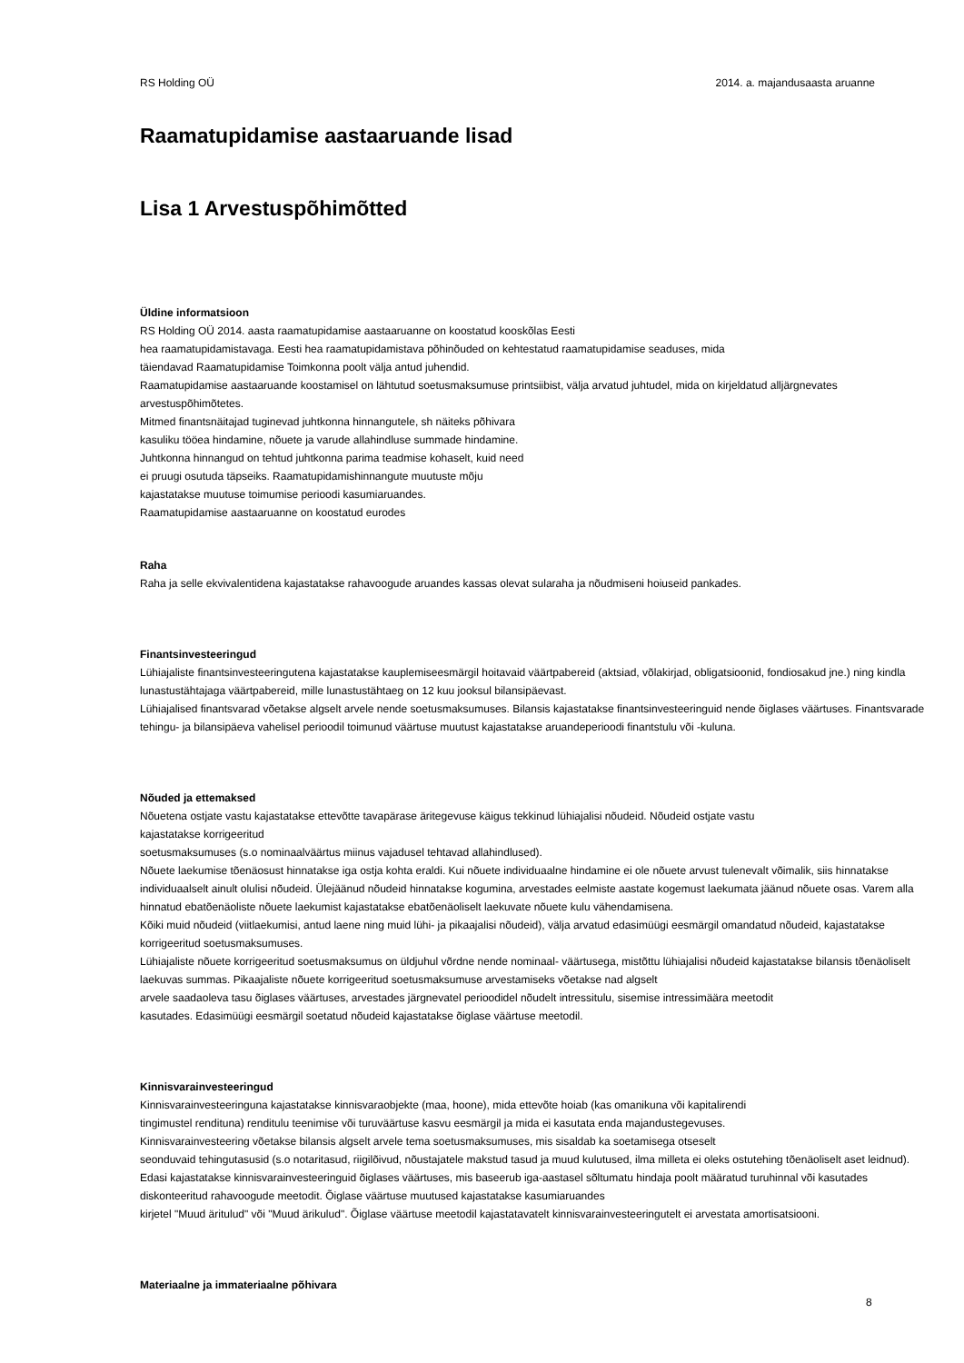RS Holding OÜ 2014. a. majandusaasta aruanne
Raamatupidamise aastaaruande lisad
Lisa 1 Arvestuspõhimõtted
Üldine informatsioon
RS Holding OÜ 2014. aasta raamatupidamise aastaaruanne on koostatud kooskõlas Eesti
hea raamatupidamistavaga. Eesti hea raamatupidamistava põhinõuded on kehtestatud raamatupidamise seaduses, mida
täiendavad Raamatupidamise Toimkonna poolt välja antud juhendid.
Raamatupidamise aastaaruande koostamisel on lähtutud soetusmaksumuse printsiibist, välja arvatud juhtudel, mida on kirjeldatud alljärgnevates arvestuspõhimõtetes.
Mitmed finantsnäitajad tuginevad juhtkonna hinnangutele, sh näiteks põhivara
kasuliku tööea hindamine, nõuete ja varude allahindluse summade hindamine.
Juhtkonna hinnangud on tehtud juhtkonna parima teadmise kohaselt, kuid need
ei pruugi osutuda täpseiks. Raamatupidamishinnangute muutuste mõju
kajastatakse muutuse toimumise perioodi kasumiaruandes.
Raamatupidamise aastaaruanne on koostatud eurodes
Raha
Raha ja selle ekvivalentidena kajastatakse rahavoogude aruandes kassas olevat sularaha ja nõudmiseni hoiuseid pankades.
Finantsinvesteeringud
Lühiajaliste finantsinvesteeringutena kajastatakse kauplemiseesmärgil hoitavaid väärtpabereid (aktsiad, võlakirjad, obligatsioonid, fondiosakud jne.) ning kindla lunastustähtajaga väärtpabereid, mille lunastustähtaeg on 12 kuu jooksul bilansipäevast.
Lühiajalised finantsvarad võetakse algselt arvele nende soetusmaksumuses. Bilansis kajastatakse finantsinvesteeringuid nende õiglases väärtuses. Finantsvarade tehingu- ja bilansipäeva vahelisel perioodil toimunud väärtuse muutust kajastatakse aruandeperioodi finantstulu või -kuluna.
Nõuded ja ettemaksed
Nõuetena ostjate vastu kajastatakse ettevõtte tavapärase äritegevuse käigus tekkinud lühiajalisi nõudeid. Nõudeid ostjate vastu
kajastatakse korrigeeritud
soetusmaksumuses (s.o nominaalväärtus miinus vajadusel tehtavad allahindlused).
Nõuete laekumise tõenäosust hinnatakse iga ostja kohta eraldi. Kui nõuete individuaalne hindamine ei ole nõuete arvust tulenevalt võimalik, siis hinnatakse individuaalselt ainult olulisi nõudeid. Ülejäänud nõudeid hinnatakse kogumina, arvestades eelmiste aastate kogemust laekumata jäänud nõuete osas. Varem alla hinnatud ebatõenäoliste nõuete laekumist kajastatakse ebatõenäoliselt laekuvate nõuete kulu vähendamisena.
Kõiki muid nõudeid (viitlaekumisi, antud laene ning muid lühi- ja pikaajalisi nõudeid), välja arvatud edasimüügi eesmärgil omandatud nõudeid, kajastatakse korrigeeritud soetusmaksumuses.
Lühiajaliste nõuete korrigeeritud soetusmaksumus on üldjuhul võrdne nende nominaal- väärtusega, mistõttu lühiajalisi nõudeid kajastatakse bilansis tõenäoliselt laekuvas summas. Pikaajaliste nõuete korrigeeritud soetusmaksumuse arvestamiseks võetakse nad algselt
arvele saadaoleva tasu õiglases väärtuses, arvestades järgnevatel perioodidel nõudelt intressitulu, sisemise intressimäära meetodit
kasutades. Edasimüügi eesmärgil soetatud nõudeid kajastatakse õiglase väärtuse meetodil.
Kinnisvarainvesteeringud
Kinnisvarainvesteeringuna kajastatakse kinnisvaraobjekte (maa, hoone), mida ettevõte hoiab (kas omanikuna või kapitalirendi
tingimustel renditunа) renditulu teenimise või turuväärtuse kasvu eesmärgil ja mida ei kasutata enda majandustegevuses.
Kinnisvarainvesteering võetakse bilansis algselt arvele tema soetusmaksumuses, mis sisaldab ka soetamisega otseselt
seonduvaid tehingutasusid (s.o notaritasud, riigilõivud, nõustajatele makstud tasud ja muud kulutused, ilma milleta ei oleks ostutehing tõenäoliselt aset leidnud). Edasi kajastatakse kinnisvarainvesteeringuid õiglases väärtuses, mis baseerub iga-aastasel sõltumatu hindaja poolt määratud turuhinnal või kasutades diskonteeritud rahavoogude meetodit. Õiglase väärtuse muutused kajastatakse kasumiaruandes
kirjetel "Muud äritulud" või "Muud ärikulud". Õiglase väärtuse meetodil kajastatavatelt kinnisvarainvesteeringutelt ei arvestata amortisatsiooni.
Materiaalne ja immateriaalne põhivara
8